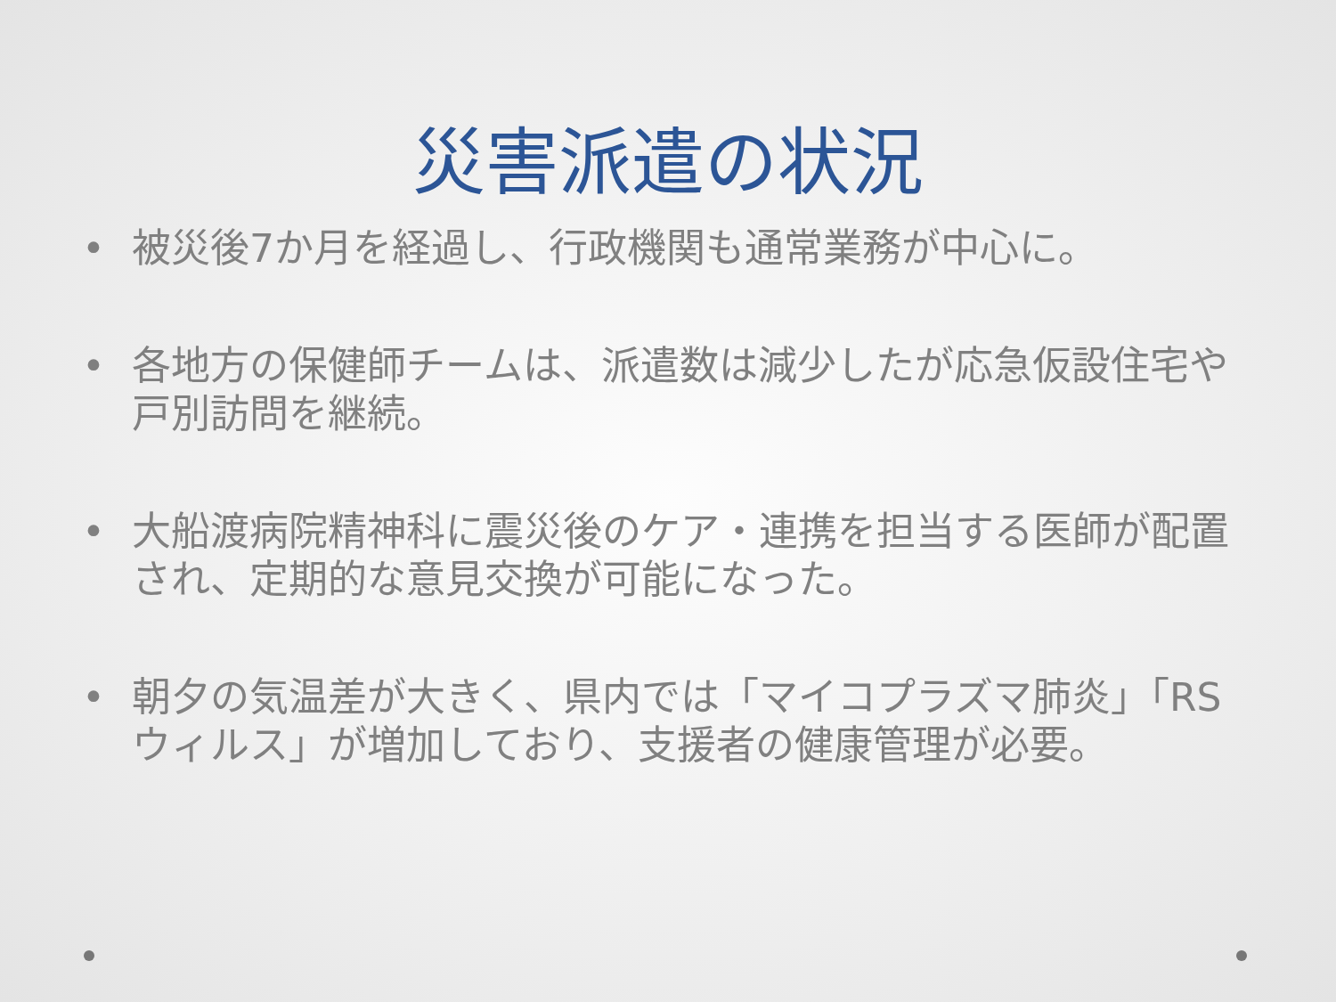災害派遣の状況
• 被災後7か月を経過し、行政機関も通常業務が中心に。
• 各地方の保健師チームは、派遣数は減少したが応急仮設住宅や戸別訪問を継続。
• 大船渡病院精神科に震災後のケア・連携を担当する医師が配置され、定期的な意見交換が可能になった。
• 朝夕の気温差が大きく、県内では「マイコプラズマ肺炎」「RSウィルス」が増加しており、支援者の健康管理が必要。